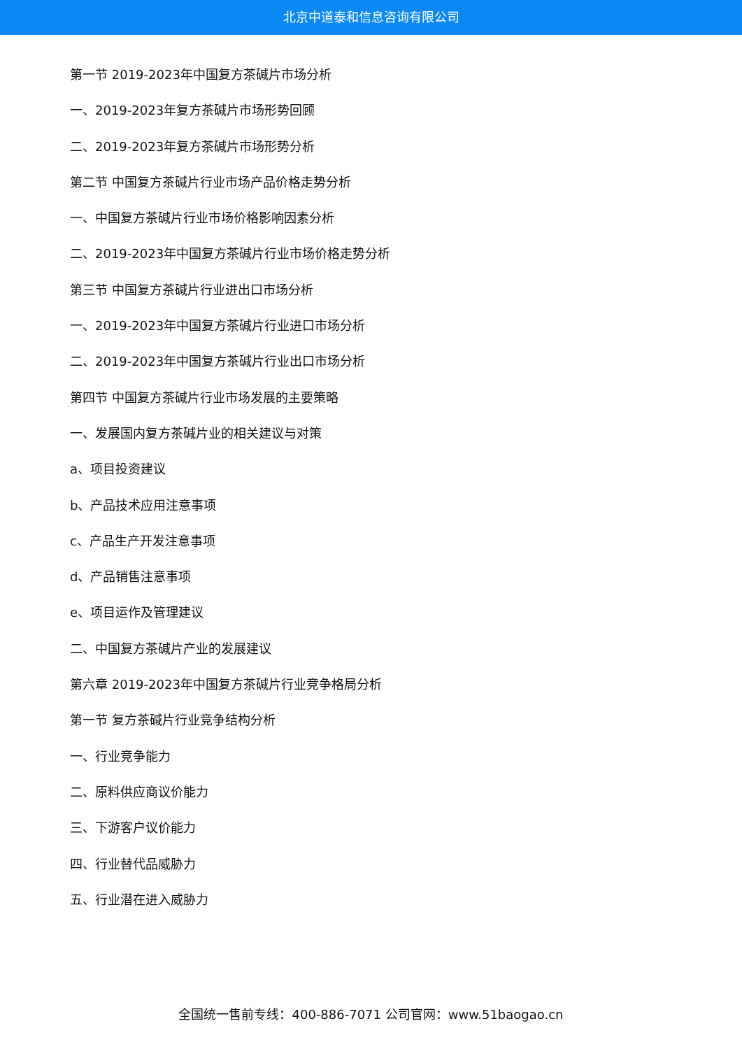北京中道泰和信息咨询有限公司
第一节 2019-2023年中国复方茶碱片市场分析
一、2019-2023年复方茶碱片市场形势回顾
二、2019-2023年复方茶碱片市场形势分析
第二节 中国复方茶碱片行业市场产品价格走势分析
一、中国复方茶碱片行业市场价格影响因素分析
二、2019-2023年中国复方茶碱片行业市场价格走势分析
第三节 中国复方茶碱片行业进出口市场分析
一、2019-2023年中国复方茶碱片行业进口市场分析
二、2019-2023年中国复方茶碱片行业出口市场分析
第四节 中国复方茶碱片行业市场发展的主要策略
一、发展国内复方茶碱片业的相关建议与对策
a、项目投资建议
b、产品技术应用注意事项
c、产品生产开发注意事项
d、产品销售注意事项
e、项目运作及管理建议
二、中国复方茶碱片产业的发展建议
第六章 2019-2023年中国复方茶碱片行业竞争格局分析
第一节 复方茶碱片行业竞争结构分析
一、行业竞争能力
二、原料供应商议价能力
三、下游客户议价能力
四、行业替代品威胁力
五、行业潜在进入威胁力
全国统一售前专线：400-886-7071 公司官网：www.51baogao.cn